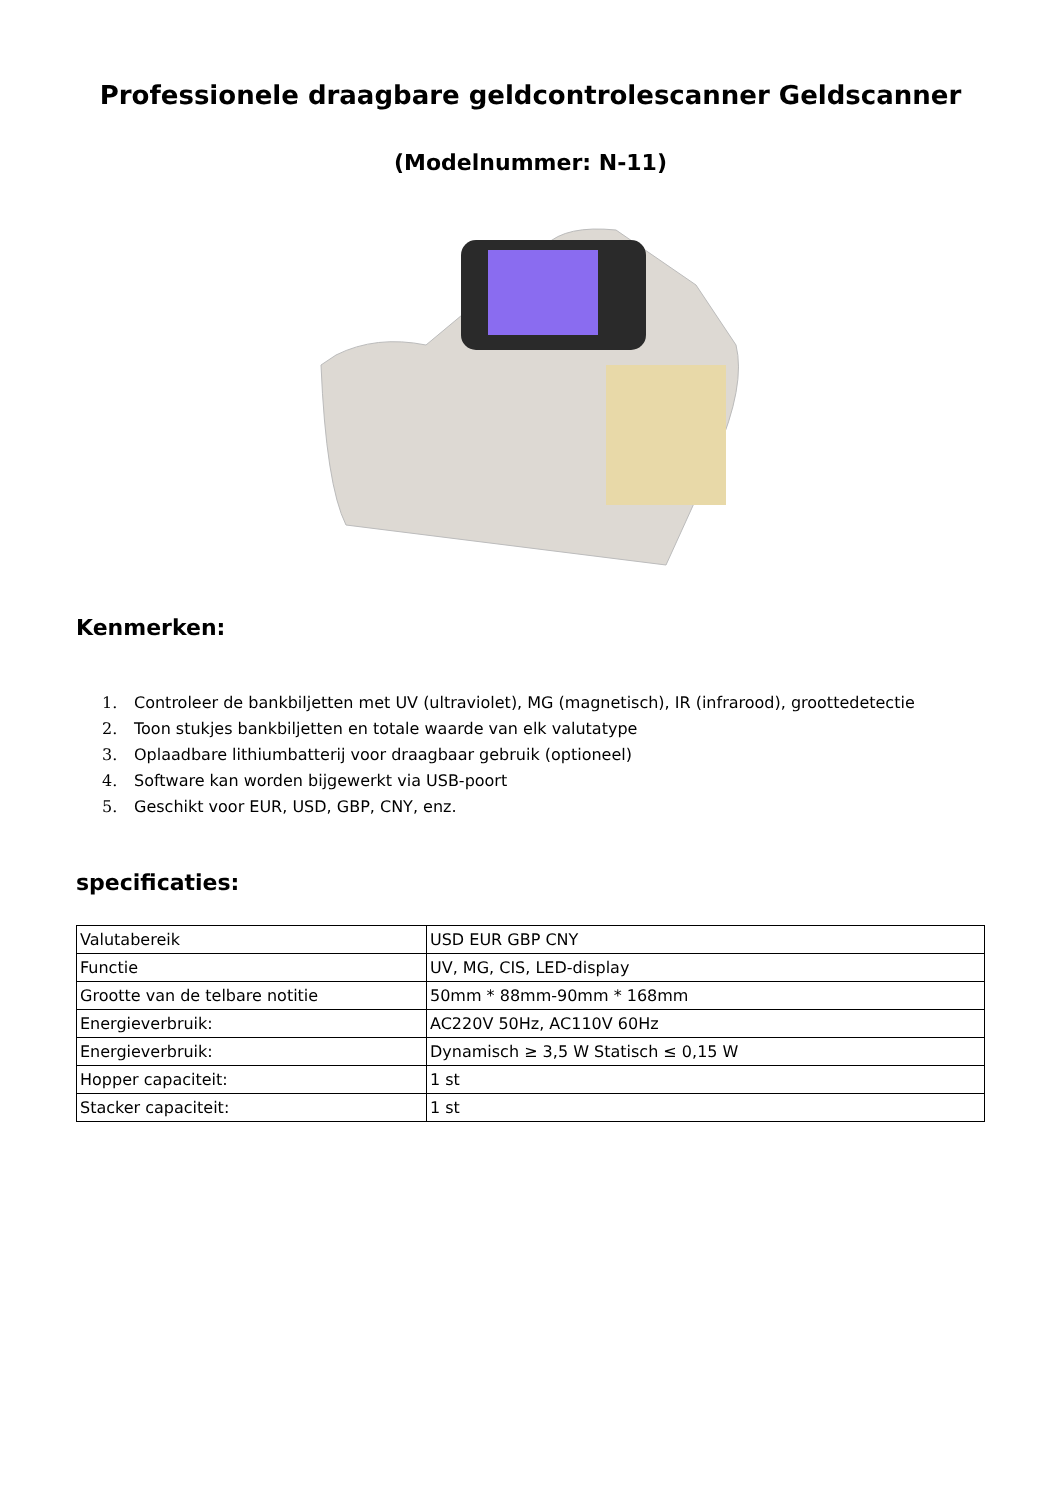Professionele draagbare geldcontrolescanner Geldscanner
(Modelnummer: N-11)
Kenmerken:
1. Controleer de bankbiljetten met UV (ultraviolet), MG (magnetisch), IR (infrarood), groottedetectie
2. Toon stukjes bankbiljetten en totale waarde van elk valutatype
3. Oplaadbare lithiumbatterij voor draagbaar gebruik (optioneel)
4. Software kan worden bijgewerkt via USB-poort
5. Geschikt voor EUR, USD, GBP, CNY, enz.
specificaties:
| Valutabereik | USD EUR GBP CNY |
| Functie | UV, MG, CIS, LED-display |
| Grootte van de telbare notitie | 50mm * 88mm-90mm * 168mm |
| Energieverbruik: | AC220V 50Hz, AC110V 60Hz |
| Energieverbruik: | Dynamisch ≥ 3,5 W Statisch ≤ 0,15 W |
| Hopper capaciteit: | 1 st |
| Stacker capaciteit: | 1 st |